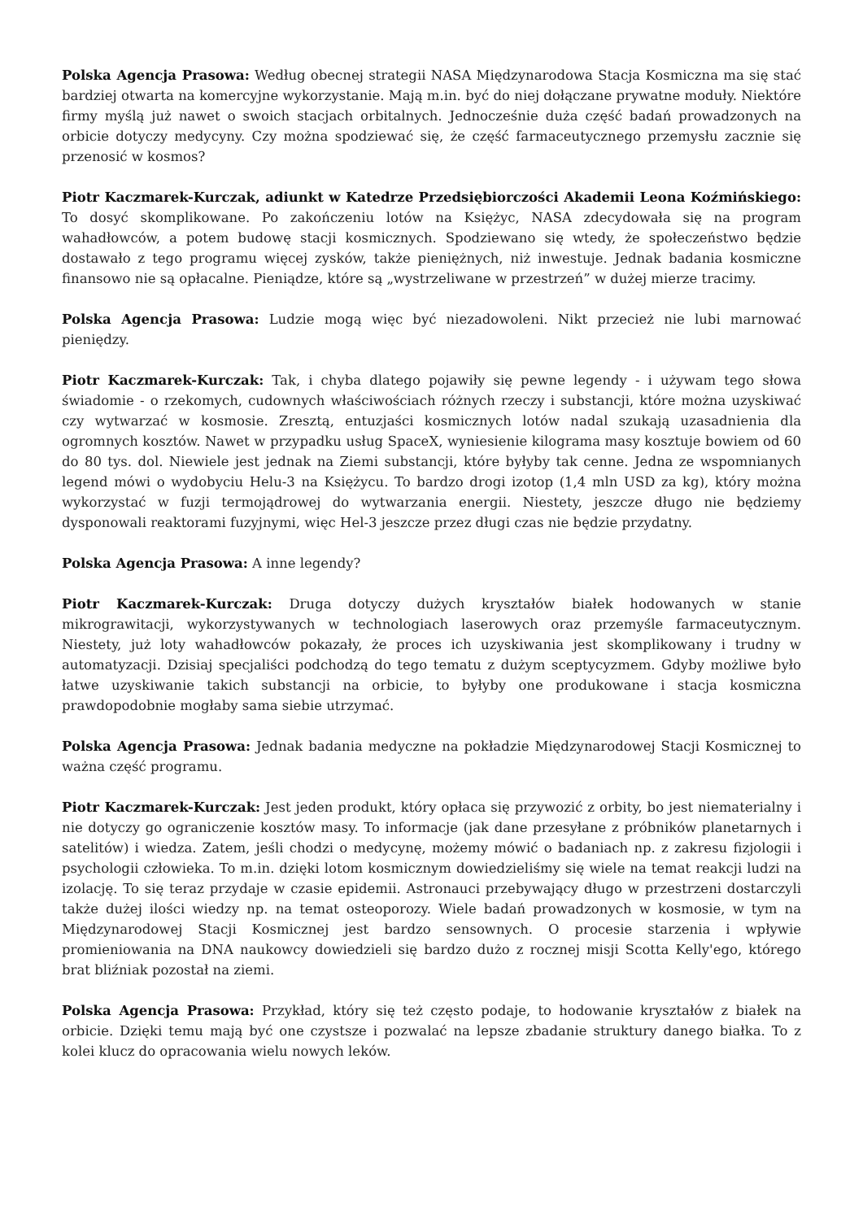Polska Agencja Prasowa: Według obecnej strategii NASA Międzynarodowa Stacja Kosmiczna ma się stać bardziej otwarta na komercyjne wykorzystanie. Mają m.in. być do niej dołączane prywatne moduły. Niektóre firmy myślą już nawet o swoich stacjach orbitalnych. Jednocześnie duża część badań prowadzonych na orbicie dotyczy medycyny. Czy można spodziewać się, że część farmaceutycznego przemysłu zacznie się przenosić w kosmos?
Piotr Kaczmarek-Kurczak, adiunkt w Katedrze Przedsiębiorczości Akademii Leona Koźmińskiego: To dosyć skomplikowane. Po zakończeniu lotów na Księżyc, NASA zdecydowała się na program wahadłowców, a potem budowę stacji kosmicznych. Spodziewano się wtedy, że społeczeństwo będzie dostawało z tego programu więcej zysków, także pieniężnych, niż inwestuje. Jednak badania kosmiczne finansowo nie są opłacalne. Pieniądze, które są „wystrzeliwane w przestrzeń” w dużej mierze tracimy.
Polska Agencja Prasowa: Ludzie mogą więc być niezadowoleni. Nikt przecież nie lubi marnować pieniędzy.
Piotr Kaczmarek-Kurczak: Tak, i chyba dlatego pojawiły się pewne legendy - i używam tego słowa świadomie - o rzekomych, cudownych właściwościach różnych rzeczy i substancji, które można uzyskiwać czy wytwarzać w kosmosie. Zresztą, entuzjaści kosmicznych lotów nadal szukają uzasadnienia dla ogromnych kosztów. Nawet w przypadku usług SpaceX, wyniesienie kilograma masy kosztuje bowiem od 60 do 80 tys. dol. Niewiele jest jednak na Ziemi substancji, które byłyby tak cenne. Jedna ze wspomnianych legend mówi o wydobyciu Helu-3 na Księżycu. To bardzo drogi izotop (1,4 mln USD za kg), który można wykorzystać w fuzji termojądrowej do wytwarzania energii. Niestety, jeszcze długo nie będziemy dysponowali reaktorami fuzyjnymi, więc Hel-3 jeszcze przez długi czas nie będzie przydatny.
Polska Agencja Prasowa: A inne legendy?
Piotr Kaczmarek-Kurczak: Druga dotyczy dużych kryształów białek hodowanych w stanie mikrograwitacji, wykorzystywanych w technologiach laserowych oraz przemyśle farmaceutycznym. Niestety, już loty wahadłowców pokazały, że proces ich uzyskiwania jest skomplikowany i trudny w automatyzacji. Dzisiaj specjaliści podchodzą do tego tematu z dużym sceptycyzmem. Gdyby możliwe było łatwe uzyskiwanie takich substancji na orbicie, to byłyby one produkowane i stacja kosmiczna prawdopodobnie mogłaby sama siebie utrzymać.
Polska Agencja Prasowa: Jednak badania medyczne na pokładzie Międzynarodowej Stacji Kosmicznej to ważna część programu.
Piotr Kaczmarek-Kurczak: Jest jeden produkt, który opłaca się przywozić z orbity, bo jest niematerialny i nie dotyczy go ograniczenie kosztów masy. To informacje (jak dane przesyłane z próbników planetarnych i satelitów) i wiedza. Zatem, jeśli chodzi o medycynę, możemy mówić o badaniach np. z zakresu fizjologii i psychologii człowieka. To m.in. dzięki lotom kosmicznym dowiedzieliśmy się wiele na temat reakcji ludzi na izolację. To się teraz przydaje w czasie epidemii. Astronauci przebywający długo w przestrzeni dostarczyli także dużej ilości wiedzy np. na temat osteoporozy. Wiele badań prowadzonych w kosmosie, w tym na Międzynarodowej Stacji Kosmicznej jest bardzo sensownych. O procesie starzenia i wpływie promieniowania na DNA naukowcy dowiedzieli się bardzo dużo z rocznej misji Scotta Kelly'ego, którego brat bliźniak pozostał na ziemi.
Polska Agencja Prasowa: Przykład, który się też często podaje, to hodowanie kryształów z białek na orbicie. Dzięki temu mają być one czystsze i pozwalać na lepsze zbadanie struktury danego białka. To z kolei klucz do opracowania wielu nowych leków.